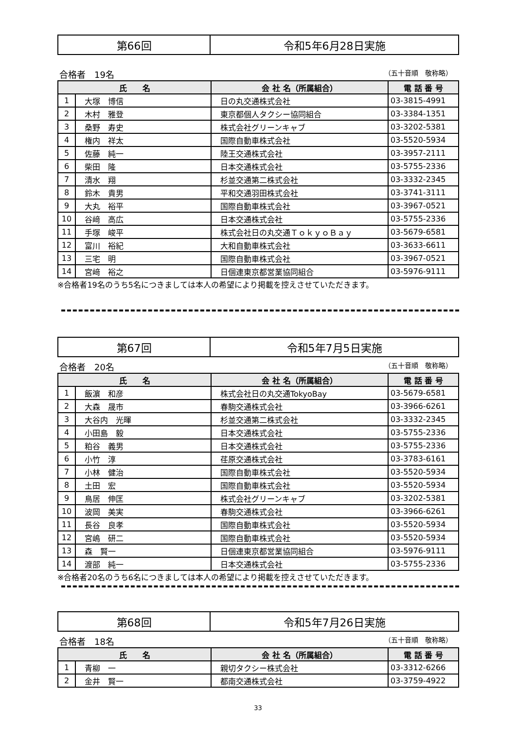| 第66回 | 令和5年6月28日実施 |
合格者　19名 （五十音順　敬称略）
| 氏 名 | | 会 社 名（所属組合） | 電 話 番 号 |
| --- | --- | --- | --- |
| 1 | 大塚 博信 | 日の丸交通株式会社 | 03-3815-4991 |
| 2 | 木村 雅登 | 東京都個人タクシー協同組合 | 03-3384-1351 |
| 3 | 桑野 寿史 | 株式会社グリーンキャブ | 03-3202-5381 |
| 4 | 権内 祥太 | 国際自動車株式会社 | 03-5520-5934 |
| 5 | 佐藤 純一 | 陸王交通株式会社 | 03-3957-2111 |
| 6 | 柴田 隆 | 日本交通株式会社 | 03-5755-2336 |
| 7 | 清水 翔 | 杉並交通第二株式会社 | 03-3332-2345 |
| 8 | 鈴木 貴男 | 平和交通羽田株式会社 | 03-3741-3111 |
| 9 | 大丸 裕平 | 国際自動車株式会社 | 03-3967-0521 |
| 10 | 谷﨑 高広 | 日本交通株式会社 | 03-5755-2336 |
| 11 | 手塚 峻平 | 株式会社日の丸交通ＴｏｋｙｏＢａｙ | 03-5679-6581 |
| 12 | 富川 裕紀 | 大和自動車株式会社 | 03-3633-6611 |
| 13 | 三宅 明 | 国際自動車株式会社 | 03-3967-0521 |
| 14 | 宮﨑 裕之 | 日個連東京都営業協同組合 | 03-5976-9111 |
※合格者19名のうち5名につきましては本人の希望により掲載を控えさせていただきます。
| 第67回 | 令和5年7月5日実施 |
合格者　20名 （五十音順　敬称略）
| 氏 名 | | 会 社 名（所属組合） | 電 話 番 号 |
| --- | --- | --- | --- |
| 1 | 飯濵 和彦 | 株式会社日の丸交通TokyoBay | 03-5679-6581 |
| 2 | 大森 晟市 | 春駒交通株式会社 | 03-3966-6261 |
| 3 | 大谷内 光暉 | 杉並交通第二株式会社 | 03-3332-2345 |
| 4 | 小田島 毅 | 日本交通株式会社 | 03-5755-2336 |
| 5 | 粕谷 義男 | 日本交通株式会社 | 03-5755-2336 |
| 6 | 小竹 淳 | 荏原交通株式会社 | 03-3783-6161 |
| 7 | 小林 健治 | 国際自動車株式会社 | 03-5520-5934 |
| 8 | 土田 宏 | 国際自動車株式会社 | 03-5520-5934 |
| 9 | 鳥居 伸匡 | 株式会社グリーンキャブ | 03-3202-5381 |
| 10 | 波岡 美実 | 春駒交通株式会社 | 03-3966-6261 |
| 11 | 長谷 良孝 | 国際自動車株式会社 | 03-5520-5934 |
| 12 | 宮嶋 研二 | 国際自動車株式会社 | 03-5520-5934 |
| 13 | 森 賢一 | 日個連東京都営業協同組合 | 03-5976-9111 |
| 14 | 渡部 純一 | 日本交通株式会社 | 03-5755-2336 |
※合格者20名のうち6名につきましては本人の希望により掲載を控えさせていただきます。
| 第68回 | 令和5年7月26日実施 |
合格者　18名 （五十音順　敬称略）
| 氏 名 | | 会 社 名（所属組合） | 電 話 番 号 |
| --- | --- | --- | --- |
| 1 | 青柳 一 | 親切タクシー株式会社 | 03-3312-6266 |
| 2 | 金井 賢一 | 都南交通株式会社 | 03-3759-4922 |
33